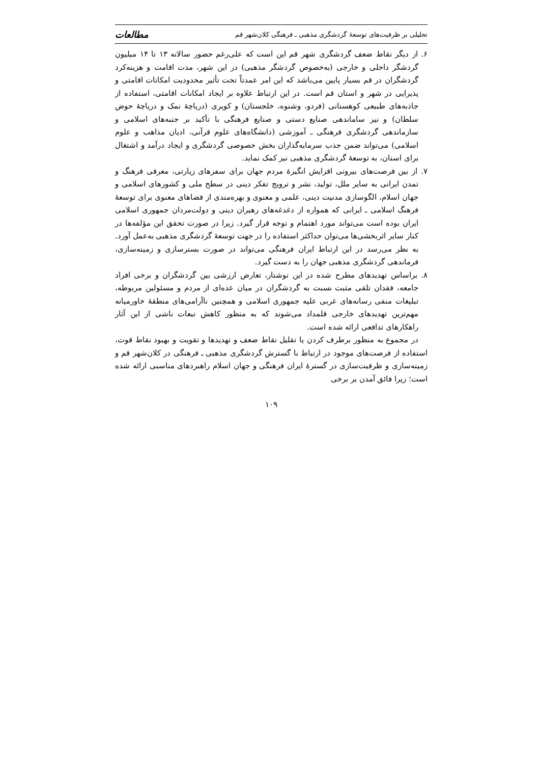تحلیلی بر ظرفیت‌های توسعهٔ گردشگری مذهبی ـ فرهنگی کلان‌شهر قم مطالعات
۶. از دیگر نقاط ضعف گردشگری شهر قم این است که علی‌رغم حضور سالانه ۱۳ تا ۱۴ میلیون گردشگر داخلی و خارجی (به‌خصوص گردشگر مذهبی) در این شهر، مدت اقامت و هزینه‌کرد گردشگران در قم بسیار پایین می‌باشد که این امر عمدتاً تحت تأثیر محدودیت امکانات اقامتی و پذیرایی در شهر و استان قم است. در این ارتباط علاوه بر ایجاد امکانات اقامتی، استفاده از جاذبه‌های طبیعی کوهستانی (فردو، وشنوه، خلجستان) و کویری (دریاچهٔ نمک و دریاچهٔ حوض سلطان) و نیز ساماندهی صنایع دستی و صنایع فرهنگی با تأکید بر جنبه‌های اسلامی و سازماندهی گردشگری فرهنگی ـ آموزشی (دانشگاه‌های علوم قرآنی، ادیان مذاهب و علوم اسلامی) می‌تواند ضمن جذب سرمایه‌گذاران بخش خصوصی گردشگری و ایجاد درآمد و اشتغال برای استان، به توسعهٔ گردشگری مذهبی نیز کمک نماید.
۷. از بین فرصت‌های بیرونی افزایش انگیزهٔ مردم جهان برای سفرهای زیارتی، معرفی فرهنگ و تمدن ایرانی به سایر ملل، تولید، نشر و ترویج تفکر دینی در سطح ملی و کشورهای اسلامی و جهان اسلام، الگوسازی مدنیت دینی، علمی و معنوی و بهره‌مندی از فضاهای معنوی برای توسعهٔ فرهنگ اسلامی ـ ایرانی که همواره از دغدغه‌های رهبران دینی و دولت‌مردان جمهوری اسلامی ایران بوده است می‌تواند مورد اهتمام و توجه قرار گیرد. زیرا در صورت تحقق این مؤلفه‌ها در کنار سایر اثربخشی‌ها می‌توان حداکثر استفاده را در جهت توسعهٔ گردشگری مذهبی به‌عمل آورد. به نظر می‌رسد در این ارتباط ایران فرهنگی می‌تواند در صورت بسترسازی و زمینه‌سازی، فرماندهی گردشگری مذهبی جهان را به دست گیرد.
۸. براساس تهدیدهای مطرح شده در این نوشتار، تعارض ارزشی بین گردشگران و برخی افراد جامعه، فقدان تلقی مثبت نسبت به گردشگران در میان عده‌ای از مردم و مسئولین مربوطه، تبلیغات منفی رسانه‌های غربی علیه جمهوری اسلامی و همچنین ناآرامی‌های منطقهٔ خاورمیانه مهم‌ترین تهدیدهای خارجی قلمداد می‌شوند که به منظور کاهش تبعات ناشی از این آثار راهکارهای تدافعی ارائه شده است.
در مجموع به منظور برطرف کردن یا تقلیل نقاط ضعف و تهدیدها و تقویت و بهبود نقاط قوت، استفاده از فرصت‌های موجود در ارتباط با گسترش گردشگری مذهبی ـ فرهنگی در کلان‌شهر قم و زمینه‌سازی و ظرفیت‌سازی در گسترهٔ ایران فرهنگی و جهان اسلام راهبردهای مناسبی ارائه شده است؛ زیرا فائق آمدن بر برخی
۱۰۹